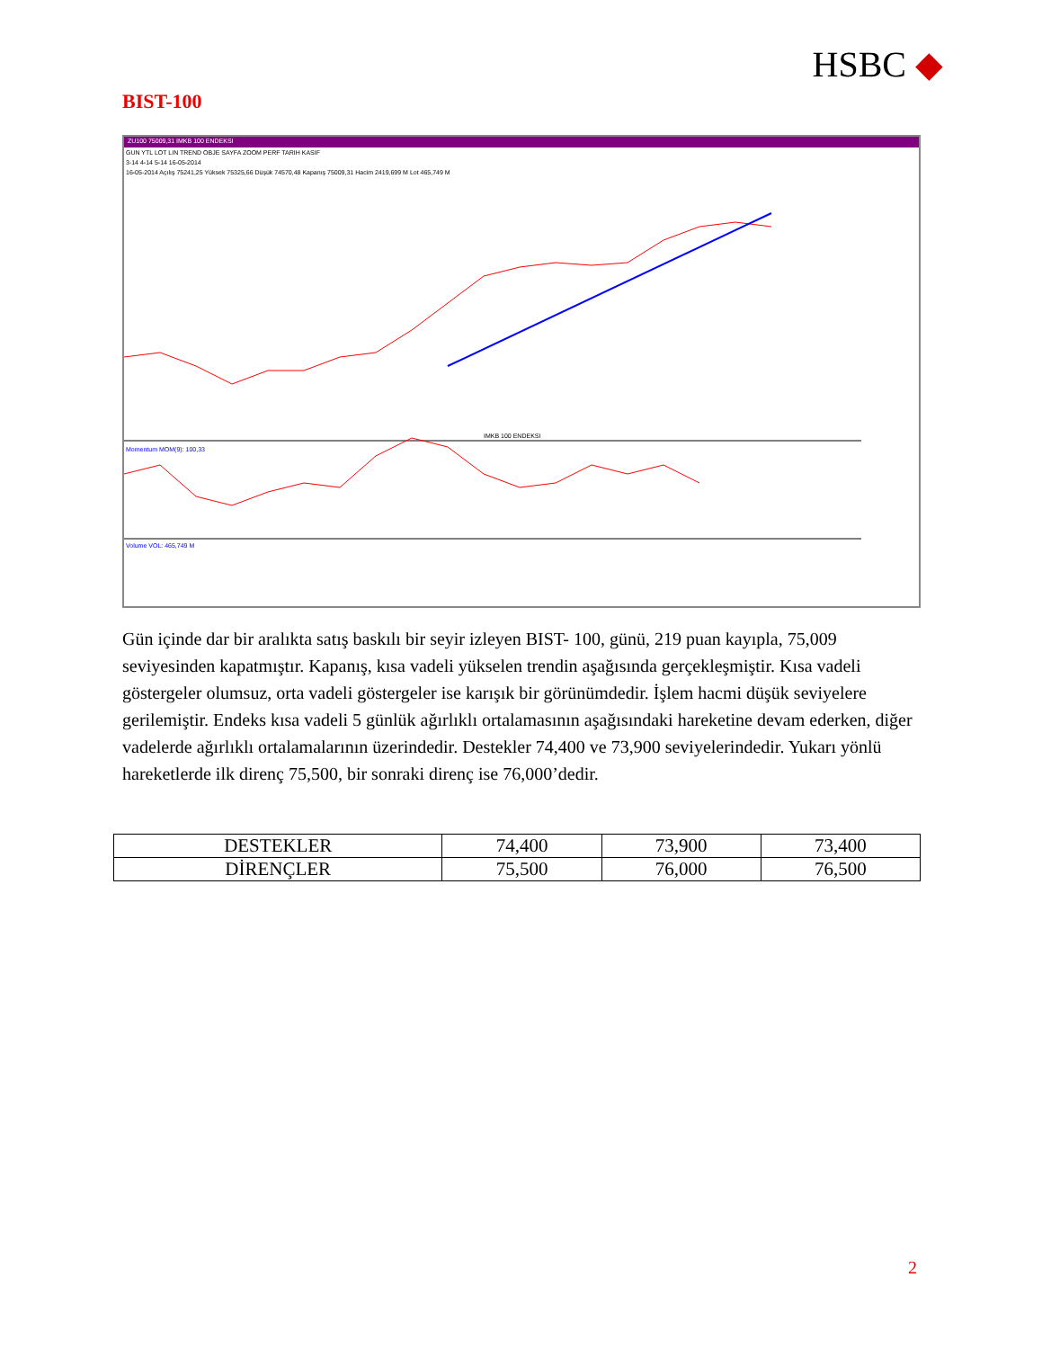HSBC ◆
BIST-100
ZU100 75009,31 IMKB 100 ENDEKSI
GUN YTL LOT LIN TREND OBJE SAYFA ZOOM PERF TARIH KASIF
3-14 4-14 5-14 16-05-2014
16-05-2014 Açılış 75241,25 Yüksek 75325,66 Düşük 74570,48 Kapanış 75009,31 Hacim 2419,699 M Lot 465,749 M
IMKB 100 ENDEKSI
Momentum MOM(9): 100,33
Volume VOL: 465,749 M
Gün içinde dar bir aralıkta satış baskılı bir seyir izleyen BIST- 100, günü, 219 puan kayıpla, 75,009 seviyesinden kapatmıştır. Kapanış, kısa vadeli yükselen trendin aşağısında gerçekleşmiştir. Kısa vadeli göstergeler olumsuz, orta vadeli göstergeler ise karışık bir görünümdedir. İşlem hacmi düşük seviyelere gerilemiştir. Endeks kısa vadeli 5 günlük ağırlıklı ortalamasının aşağısındaki hareketine devam ederken, diğer vadelerde ağırlıklı ortalamalarının üzerindedir. Destekler 74,400 ve 73,900 seviyelerindedir. Yukarı yönlü hareketlerde ilk direnç 75,500, bir sonraki direnç ise 76,000’dedir.
| DESTEKLER | 74,400 | 73,900 | 73,400 |
| DİRENÇLER | 75,500 | 76,000 | 76,500 |
2